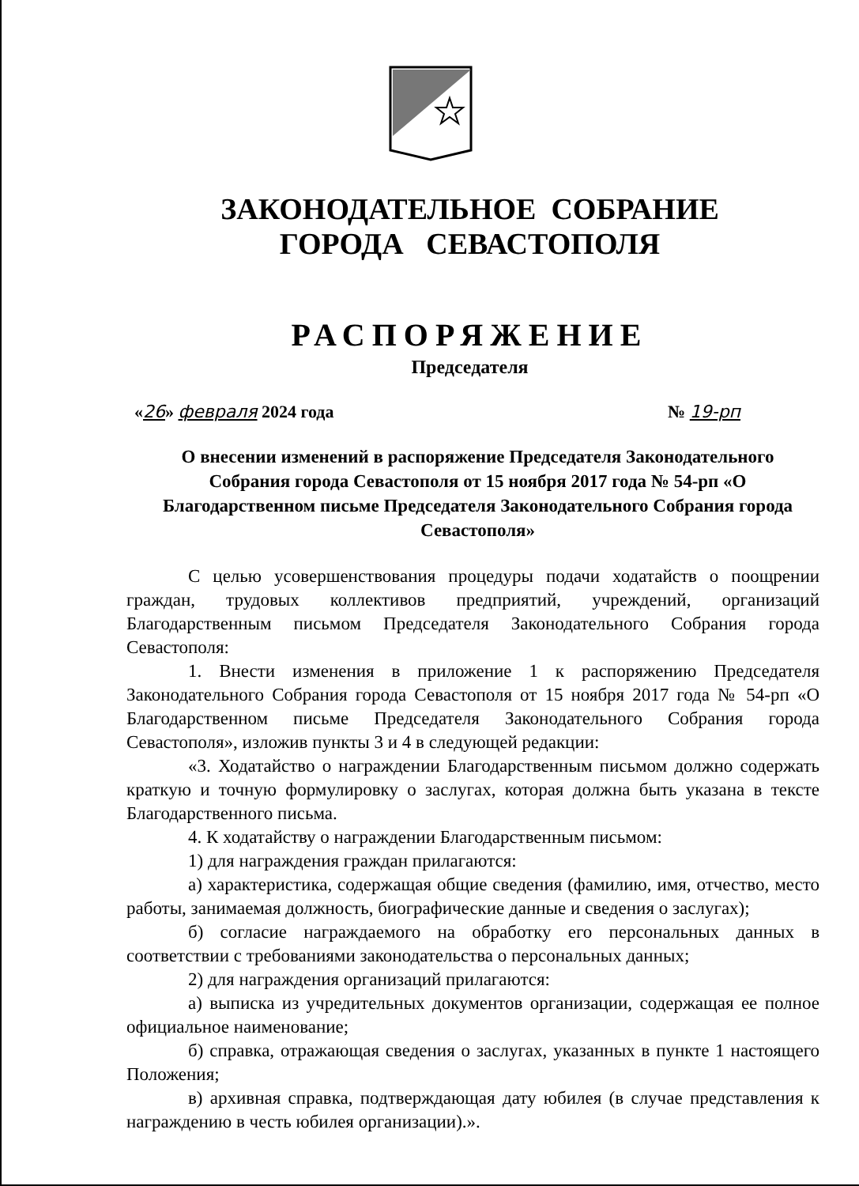ЗАКОНОДАТЕЛЬНОЕ СОБРАНИЕ
ГОРОДА СЕВАСТОПОЛЯ
РАСПОРЯЖЕНИЕ
Председателя
«26» февраля 2024 года № 19-рп
О внесении изменений в распоряжение Председателя Законодательного Собрания города Севастополя от 15 ноября 2017 года № 54-рп «О Благодарственном письме Председателя Законодательного Собрания города Севастополя»
С целью усовершенствования процедуры подачи ходатайств о поощрении граждан, трудовых коллективов предприятий, учреждений, организаций Благодарственным письмом Председателя Законодательного Собрания города Севастополя:
1. Внести изменения в приложение 1 к распоряжению Председателя Законодательного Собрания города Севастополя от 15 ноября 2017 года № 54-рп «О Благодарственном письме Председателя Законодательного Собрания города Севастополя», изложив пункты 3 и 4 в следующей редакции:
«3. Ходатайство о награждении Благодарственным письмом должно содержать краткую и точную формулировку о заслугах, которая должна быть указана в тексте Благодарственного письма.
4. К ходатайству о награждении Благодарственным письмом:
1) для награждения граждан прилагаются:
а) характеристика, содержащая общие сведения (фамилию, имя, отчество, место работы, занимаемая должность, биографические данные и сведения о заслугах);
б) согласие награждаемого на обработку его персональных данных в соответствии с требованиями законодательства о персональных данных;
2) для награждения организаций прилагаются:
а) выписка из учредительных документов организации, содержащая ее полное официальное наименование;
б) справка, отражающая сведения о заслугах, указанных в пункте 1 настоящего Положения;
в) архивная справка, подтверждающая дату юбилея (в случае представления к награждению в честь юбилея организации).».